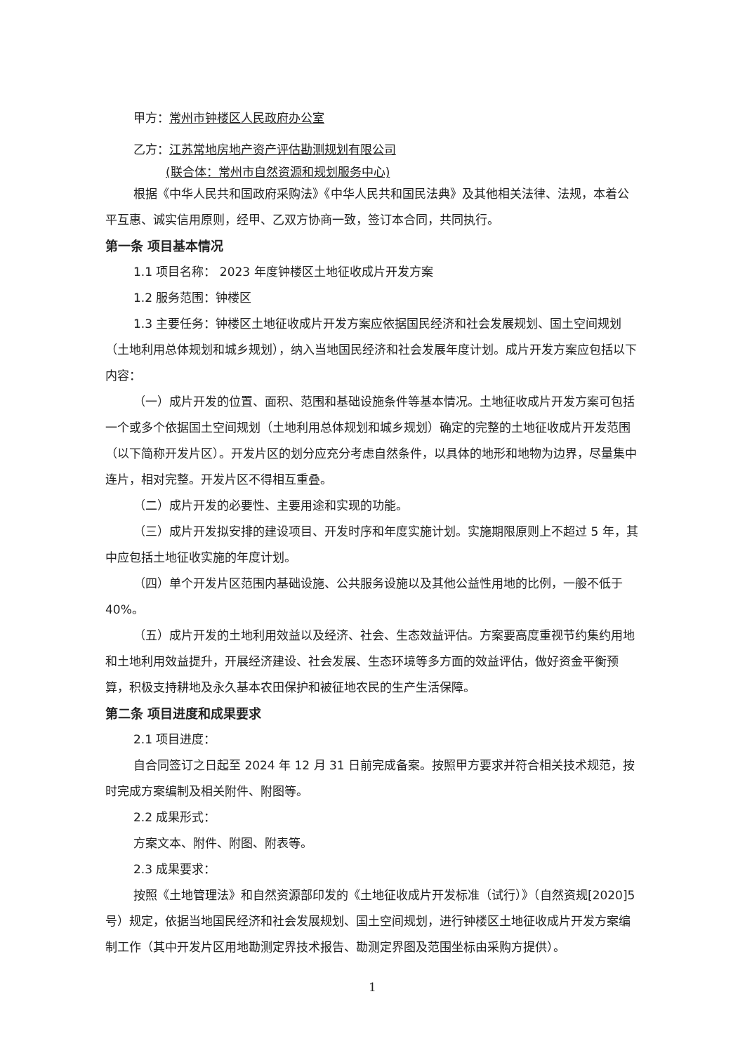甲方：常州市钟楼区人民政府办公室
乙方：江苏常地房地产资产评估勘测规划有限公司
(联合体：常州市自然资源和规划服务中心)
根据《中华人民共和国政府采购法》《中华人民共和国民法典》及其他相关法律、法规，本着公平互惠、诚实信用原则，经甲、乙双方协商一致，签订本合同，共同执行。
第一条 项目基本情况
1.1 项目名称： 2023 年度钟楼区土地征收成片开发方案
1.2 服务范围：钟楼区
1.3 主要任务：钟楼区土地征收成片开发方案应依据国民经济和社会发展规划、国土空间规划（土地利用总体规划和城乡规划），纳入当地国民经济和社会发展年度计划。成片开发方案应包括以下内容：
（一）成片开发的位置、面积、范围和基础设施条件等基本情况。土地征收成片开发方案可包括一个或多个依据国土空间规划（土地利用总体规划和城乡规划）确定的完整的土地征收成片开发范围（以下简称开发片区）。开发片区的划分应充分考虑自然条件，以具体的地形和地物为边界，尽量集中连片，相对完整。开发片区不得相互重叠。
（二）成片开发的必要性、主要用途和实现的功能。
（三）成片开发拟安排的建设项目、开发时序和年度实施计划。实施期限原则上不超过 5 年，其中应包括土地征收实施的年度计划。
（四）单个开发片区范围内基础设施、公共服务设施以及其他公益性用地的比例，一般不低于 40%。
（五）成片开发的土地利用效益以及经济、社会、生态效益评估。方案要高度重视节约集约用地和土地利用效益提升，开展经济建设、社会发展、生态环境等多方面的效益评估，做好资金平衡预算，积极支持耕地及永久基本农田保护和被征地农民的生产生活保障。
第二条 项目进度和成果要求
2.1 项目进度：
自合同签订之日起至 2024 年 12 月 31 日前完成备案。按照甲方要求并符合相关技术规范，按时完成方案编制及相关附件、附图等。
2.2 成果形式：
方案文本、附件、附图、附表等。
2.3 成果要求：
按照《土地管理法》和自然资源部印发的《土地征收成片开发标准（试行）》（自然资规[2020]5 号）规定，依据当地国民经济和社会发展规划、国土空间规划，进行钟楼区土地征收成片开发方案编制工作（其中开发片区用地勘测定界技术报告、勘测定界图及范围坐标由采购方提供）。
1